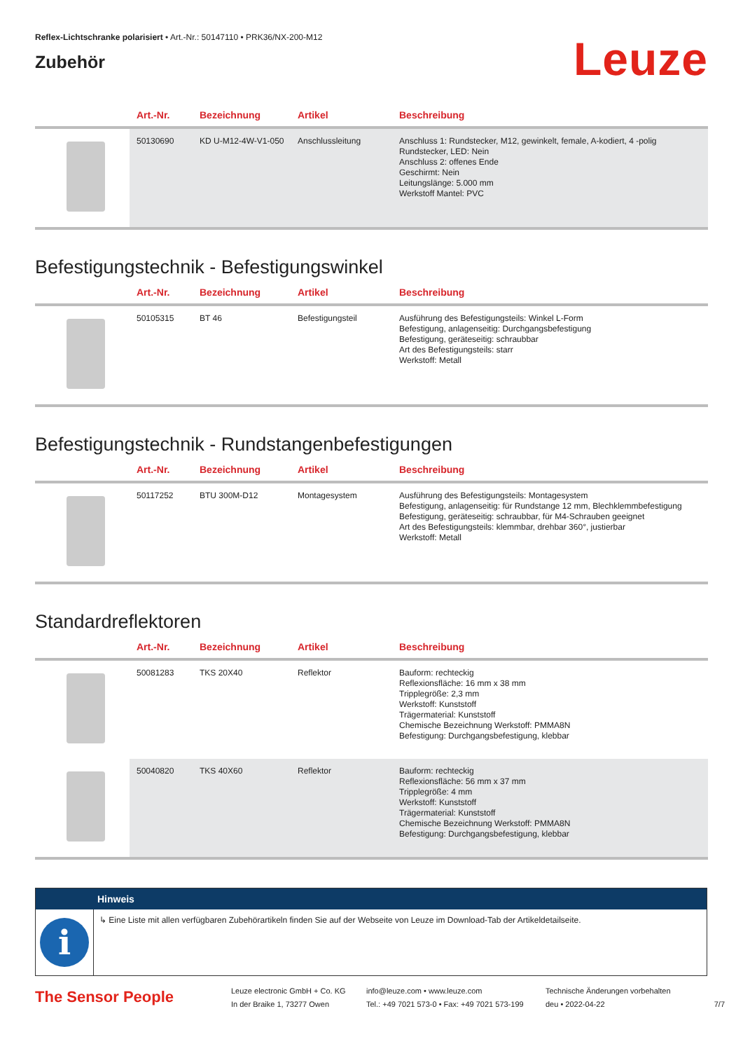Reflex-Lichtschranke polarisiert • Art.-Nr.: 50147110 • PRK36/NX-200-M12
Zubehör
Leuze
| | Art.-Nr. | Bezeichnung | Artikel | Beschreibung |
| --- | --- | --- | --- | --- |
| | 50130690 | KD U-M12-4W-V1-050 | Anschlussleitung | Anschluss 1: Rundstecker, M12, gewinkelt, female, A-kodiert, 4 -polig Rundstecker, LED: Nein Anschluss 2: offenes Ende Geschirmt: Nein Leitungslänge: 5.000 mm Werkstoff Mantel: PVC |
Befestigungstechnik - Befestigungswinkel
| | Art.-Nr. | Bezeichnung | Artikel | Beschreibung |
| --- | --- | --- | --- | --- |
| | 50105315 | BT 46 | Befestigungsteil | Ausführung des Befestigungsteils: Winkel L-Form Befestigung, anlagenseitig: Durchgangsbefestigung Befestigung, geräteseitig: schraubbar Art des Befestigungsteils: starr Werkstoff: Metall |
Befestigungstechnik - Rundstangenbefestigungen
| | Art.-Nr. | Bezeichnung | Artikel | Beschreibung |
| --- | --- | --- | --- | --- |
| | 50117252 | BTU 300M-D12 | Montagesystem | Ausführung des Befestigungsteils: Montagesystem Befestigung, anlagenseitig: für Rundstange 12 mm, Blechklemmbefestigung Befestigung, geräteseitig: schraubbar, für M4-Schrauben geeignet Art des Befestigungsteils: klemmbar, drehbar 360°, justierbar Werkstoff: Metall |
Standardreflektoren
| | Art.-Nr. | Bezeichnung | Artikel | Beschreibung |
| --- | --- | --- | --- | --- |
| | 50081283 | TKS 20X40 | Reflektor | Bauform: rechteckig Reflexionsfläche: 16 mm x 38 mm Tripplegröße: 2,3 mm Werkstoff: Kunststoff Trägermaterial: Kunststoff Chemische Bezeichnung Werkstoff: PMMA8N Befestigung: Durchgangsbefestigung, klebbar |
| | 50040820 | TKS 40X60 | Reflektor | Bauform: rechteckig Reflexionsfläche: 56 mm x 37 mm Tripplegröße: 4 mm Werkstoff: Kunststoff Trägermaterial: Kunststoff Chemische Bezeichnung Werkstoff: PMMA8N Befestigung: Durchgangsbefestigung, klebbar |
Hinweis
i
↳ Eine Liste mit allen verfügbaren Zubehörartikeln finden Sie auf der Webseite von Leuze im Download-Tab der Artikeldetailseite.
The Sensor People
Leuze electronic GmbH + Co. KG
In der Braike 1, 73277 Owen
info@leuze.com • www.leuze.com
Tel.: +49 7021 573-0 • Fax: +49 7021 573-199
Technische Änderungen vorbehalten
deu • 2022-04-22
7/7